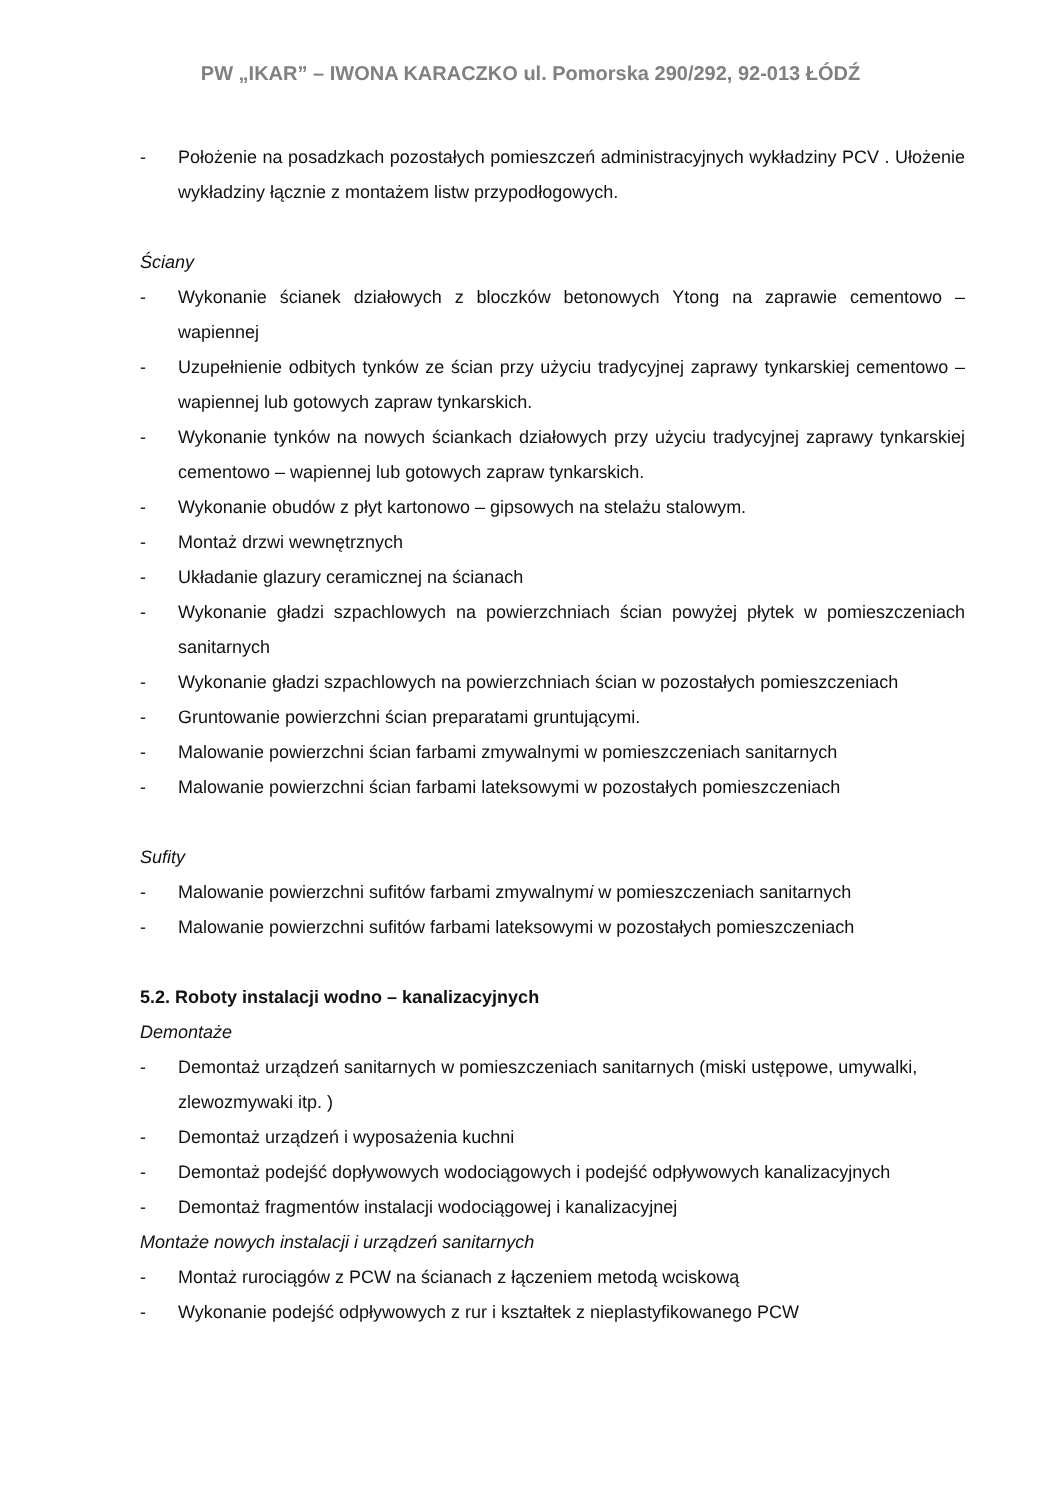PW „IKAR” – IWONA KARACZKO ul. Pomorska 290/292, 92-013 ŁÓDŹ
- Położenie na posadzkach pozostałych pomieszczeń administracyjnych wykładziny PCV . Ułożenie wykładziny łącznie z montażem listw przypodłogowych.
Ściany
- Wykonanie ścianek działowych z bloczków betonowych Ytong na zaprawie cementowo – wapiennej
- Uzupełnienie odbitych tynków ze ścian przy użyciu tradycyjnej zaprawy tynkarskiej cementowo – wapiennej lub gotowych zapraw tynkarskich.
- Wykonanie tynków na nowych ściankach działowych przy użyciu tradycyjnej zaprawy tynkarskiej cementowo – wapiennej lub gotowych zapraw tynkarskich.
- Wykonanie obudów z płyt kartonowo – gipsowych na stelażu stalowym.
- Montaż drzwi wewnętrznych
- Układanie glazury ceramicznej na ścianach
- Wykonanie gładzi szpachlowych na powierzchniach ścian powyżej płytek w pomieszczeniach sanitarnych
- Wykonanie gładzi szpachlowych na powierzchniach ścian w pozostałych pomieszczeniach
- Gruntowanie powierzchni ścian preparatami gruntującymi.
- Malowanie powierzchni ścian farbami zmywalnymi w pomieszczeniach sanitarnych
- Malowanie powierzchni ścian farbami lateksowymi w pozostałych pomieszczeniach
Sufity
- Malowanie powierzchni sufitów farbami zmywalnymi w pomieszczeniach sanitarnych
- Malowanie powierzchni sufitów farbami lateksowymi w pozostałych pomieszczeniach
5.2. Roboty instalacji wodno – kanalizacyjnych
Demontaże
- Demontaż urządzeń sanitarnych w pomieszczeniach sanitarnych (miski ustępowe, umywalki, zlewozmywaki itp. )
- Demontaż urządzeń i wyposażenia kuchni
- Demontaż podejść dopływowych wodociągowych i podejść odpływowych kanalizacyjnych
- Demontaż fragmentów instalacji wodociągowej i kanalizacyjnej
Montaże nowych instalacji i urządzeń sanitarnych
- Montaż rurociągów z PCW na ścianach z łączeniem metodą wciskową
- Wykonanie podejść odpływowych z rur i kształtek z nieplastyfikowanego PCW